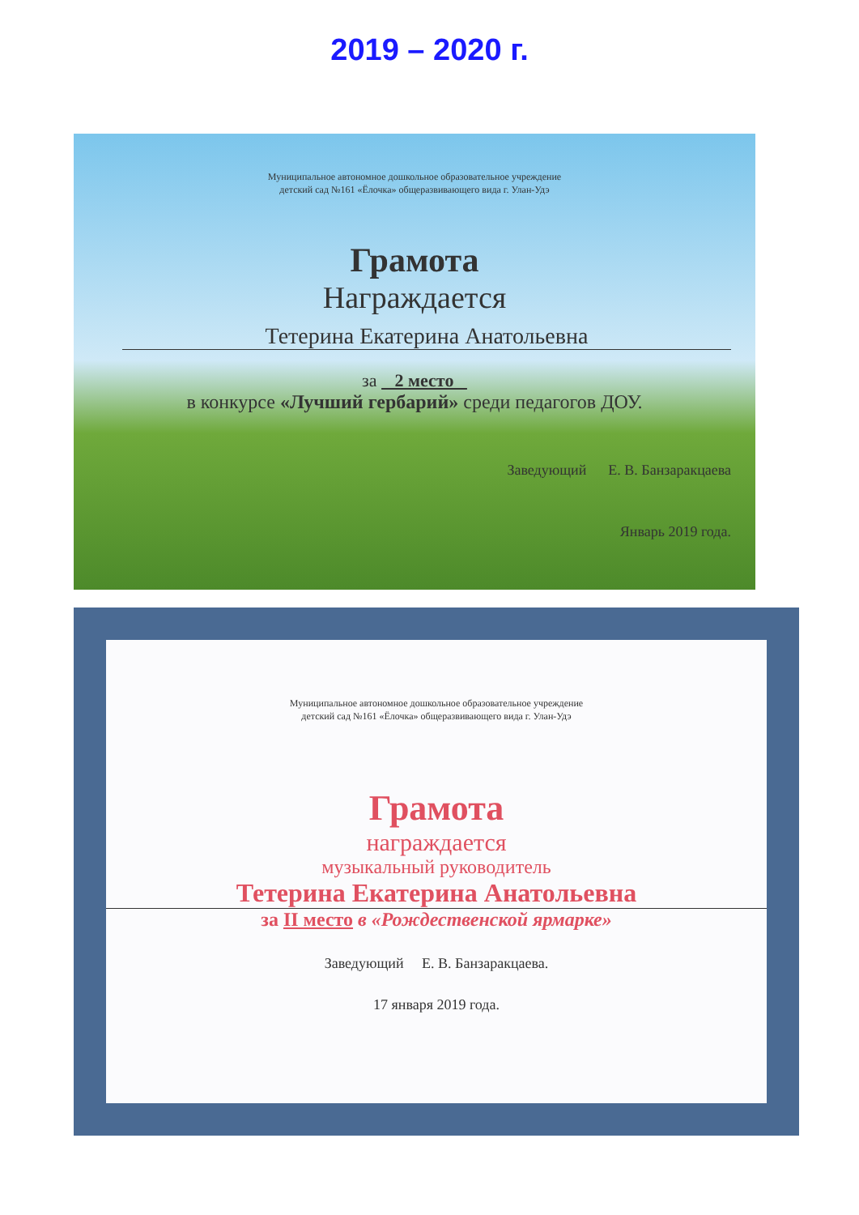2019 – 2020 г.
Муниципальное автономное дошкольное образовательное учреждение
детский сад №161 «Ёлочка» общеразвивающего вида г. Улан-Удэ
Грамота
Награждается
Тетерина Екатерина Анатольевна
за 2 место
в конкурсе «Лучший гербарий» среди педагогов ДОУ.
Заведующий Е. В. Банзаракцаева
Январь 2019 года.
Муниципальное автономное дошкольное образовательное учреждение
детский сад №161 «Ёлочка» общеразвивающего вида г. Улан-Удэ
Грамота
награждается
музыкальный руководитель
Тетерина Екатерина Анатольевна
за II место в «Рождественской ярмарке»
Заведующий Е. В. Банзаракцаева.
17 января 2019 года.